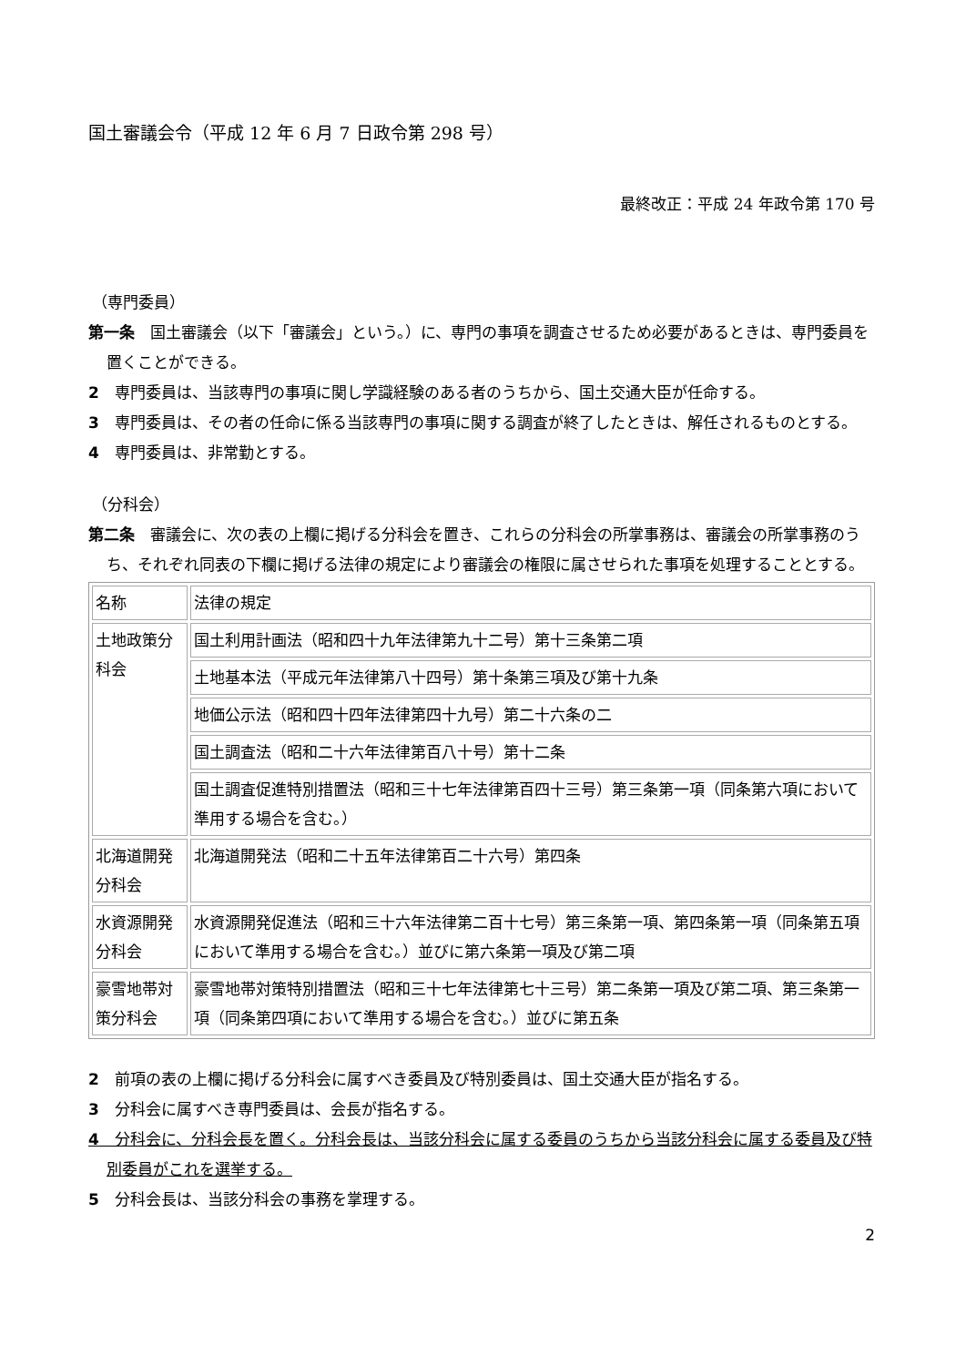国土審議会令（平成 12 年 6 月 7 日政令第 298 号）
最終改正：平成 24 年政令第 170 号
（専門委員）
第一条　国土審議会（以下「審議会」という。）に、専門の事項を調査させるため必要があるときは、専門委員を置くことができる。
2　専門委員は、当該専門の事項に関し学識経験のある者のうちから、国土交通大臣が任命する。
3　専門委員は、その者の任命に係る当該専門の事項に関する調査が終了したときは、解任されるものとする。
4　専門委員は、非常勤とする。
（分科会）
第二条　審議会に、次の表の上欄に掲げる分科会を置き、これらの分科会の所掌事務は、審議会の所掌事務のうち、それぞれ同表の下欄に掲げる法律の規定により審議会の権限に属させられた事項を処理することとする。
| 名称 | 法律の規定 |
| 土地政策分科会 | 国土利用計画法（昭和四十九年法律第九十二号）第十三条第二項 |
| | 土地基本法（平成元年法律第八十四号）第十条第三項及び第十九条 |
| | 地価公示法（昭和四十四年法律第四十九号）第二十六条の二 |
| | 国土調査法（昭和二十六年法律第百八十号）第十二条 |
| | 国土調査促進特別措置法（昭和三十七年法律第百四十三号）第三条第一項（同条第六項において準用する場合を含む。） |
| 北海道開発分科会 | 北海道開発法（昭和二十五年法律第百二十六号）第四条 |
| 水資源開発分科会 | 水資源開発促進法（昭和三十六年法律第二百十七号）第三条第一項、第四条第一項（同条第五項において準用する場合を含む。）並びに第六条第一項及び第二項 |
| 豪雪地帯対策分科会 | 豪雪地帯対策特別措置法（昭和三十七年法律第七十三号）第二条第一項及び第二項、第三条第一項（同条第四項において準用する場合を含む。）並びに第五条 |
2　前項の表の上欄に掲げる分科会に属すべき委員及び特別委員は、国土交通大臣が指名する。
3　分科会に属すべき専門委員は、会長が指名する。
4　分科会に、分科会長を置く。分科会長は、当該分科会に属する委員のうちから当該分科会に属する委員及び特別委員がこれを選挙する。
5　分科会長は、当該分科会の事務を掌理する。
2